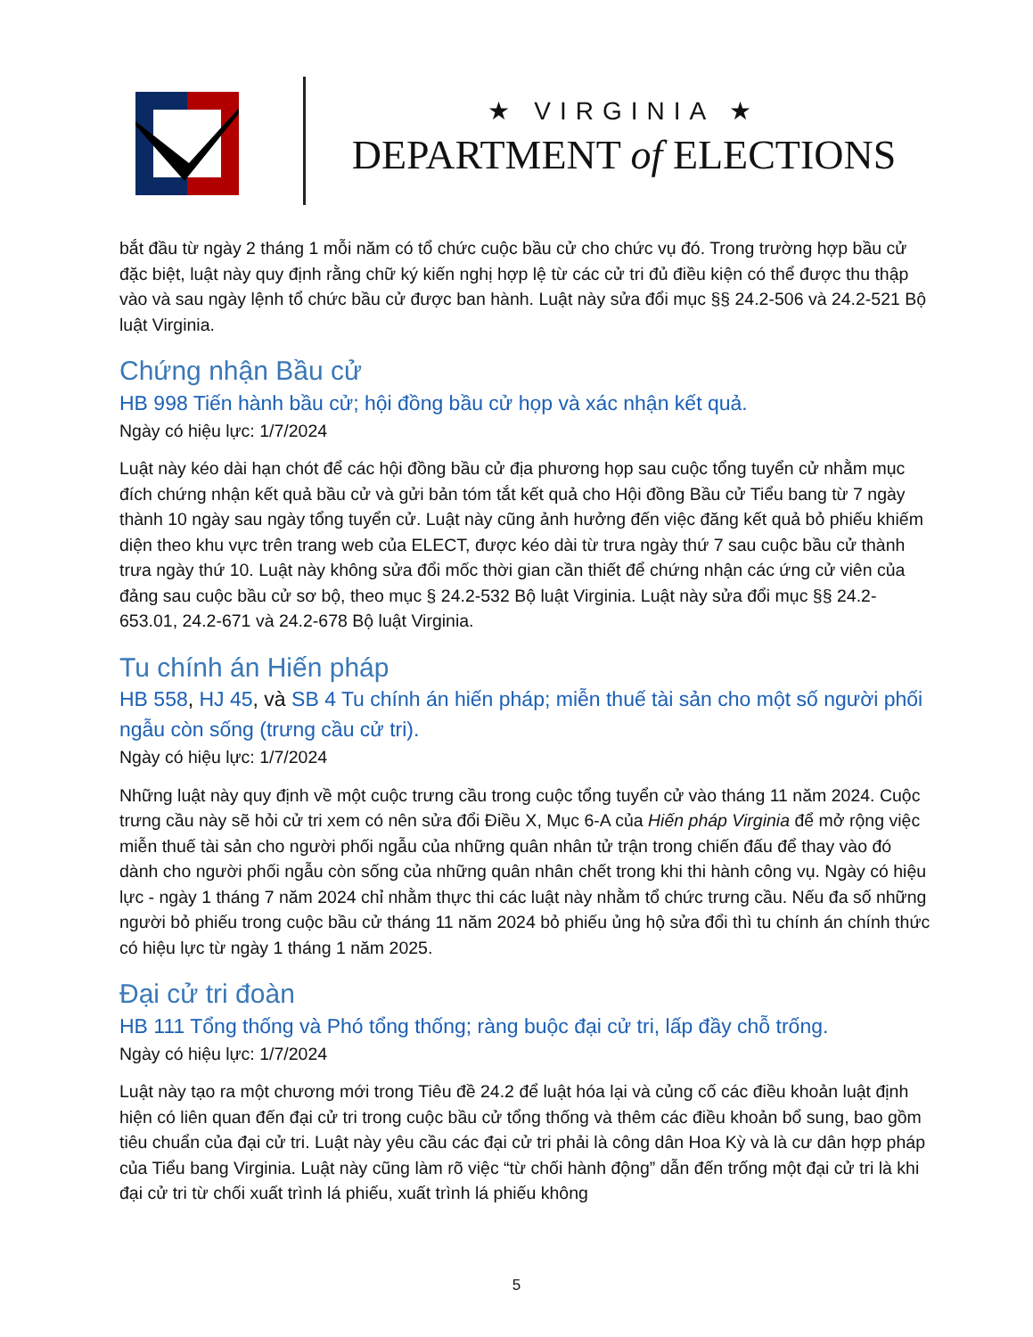★ VIRGINIA ★
DEPARTMENT of ELECTIONS
bắt đầu từ ngày 2 tháng 1 mỗi năm có tổ chức cuộc bầu cử cho chức vụ đó. Trong trường hợp bầu cử đặc biệt, luật này quy định rằng chữ ký kiến nghị hợp lệ từ các cử tri đủ điều kiện có thể được thu thập vào và sau ngày lệnh tổ chức bầu cử được ban hành. Luật này sửa đổi mục §§ 24.2-506 và 24.2-521 Bộ luật Virginia.
Chứng nhận Bầu cử
HB 998 Tiến hành bầu cử; hội đồng bầu cử họp và xác nhận kết quả.
Ngày có hiệu lực: 1/7/2024
Luật này kéo dài hạn chót để các hội đồng bầu cử địa phương họp sau cuộc tổng tuyển cử nhằm mục đích chứng nhận kết quả bầu cử và gửi bản tóm tắt kết quả cho Hội đồng Bầu cử Tiểu bang từ 7 ngày thành 10 ngày sau ngày tổng tuyển cử. Luật này cũng ảnh hưởng đến việc đăng kết quả bỏ phiếu khiếm diện theo khu vực trên trang web của ELECT, được kéo dài từ trưa ngày thứ 7 sau cuộc bầu cử thành trưa ngày thứ 10. Luật này không sửa đổi mốc thời gian cần thiết để chứng nhận các ứng cử viên của đảng sau cuộc bầu cử sơ bộ, theo mục § 24.2-532 Bộ luật Virginia. Luật này sửa đổi mục §§ 24.2-653.01, 24.2-671 và 24.2-678 Bộ luật Virginia.
Tu chính án Hiến pháp
HB 558, HJ 45, và SB 4 Tu chính án hiến pháp; miễn thuế tài sản cho một số người phối ngẫu còn sống (trưng cầu cử tri).
Ngày có hiệu lực: 1/7/2024
Những luật này quy định về một cuộc trưng cầu trong cuộc tổng tuyển cử vào tháng 11 năm 2024. Cuộc trưng cầu này sẽ hỏi cử tri xem có nên sửa đổi Điều X, Mục 6-A của Hiến pháp Virginia để mở rộng việc miễn thuế tài sản cho người phối ngẫu của những quân nhân tử trận trong chiến đấu để thay vào đó dành cho người phối ngẫu còn sống của những quân nhân chết trong khi thi hành công vụ. Ngày có hiệu lực - ngày 1 tháng 7 năm 2024 chỉ nhằm thực thi các luật này nhằm tổ chức trưng cầu. Nếu đa số những người bỏ phiếu trong cuộc bầu cử tháng 11 năm 2024 bỏ phiếu ủng hộ sửa đổi thì tu chính án chính thức có hiệu lực từ ngày 1 tháng 1 năm 2025.
Đại cử tri đoàn
HB 111 Tổng thống và Phó tổng thống; ràng buộc đại cử tri, lấp đầy chỗ trống.
Ngày có hiệu lực: 1/7/2024
Luật này tạo ra một chương mới trong Tiêu đề 24.2 để luật hóa lại và củng cố các điều khoản luật định hiện có liên quan đến đại cử tri trong cuộc bầu cử tổng thống và thêm các điều khoản bổ sung, bao gồm tiêu chuẩn của đại cử tri. Luật này yêu cầu các đại cử tri phải là công dân Hoa Kỳ và là cư dân hợp pháp của Tiểu bang Virginia. Luật này cũng làm rõ việc “từ chối hành động” dẫn đến trống một đại cử tri là khi đại cử tri từ chối xuất trình lá phiếu, xuất trình lá phiếu không
5